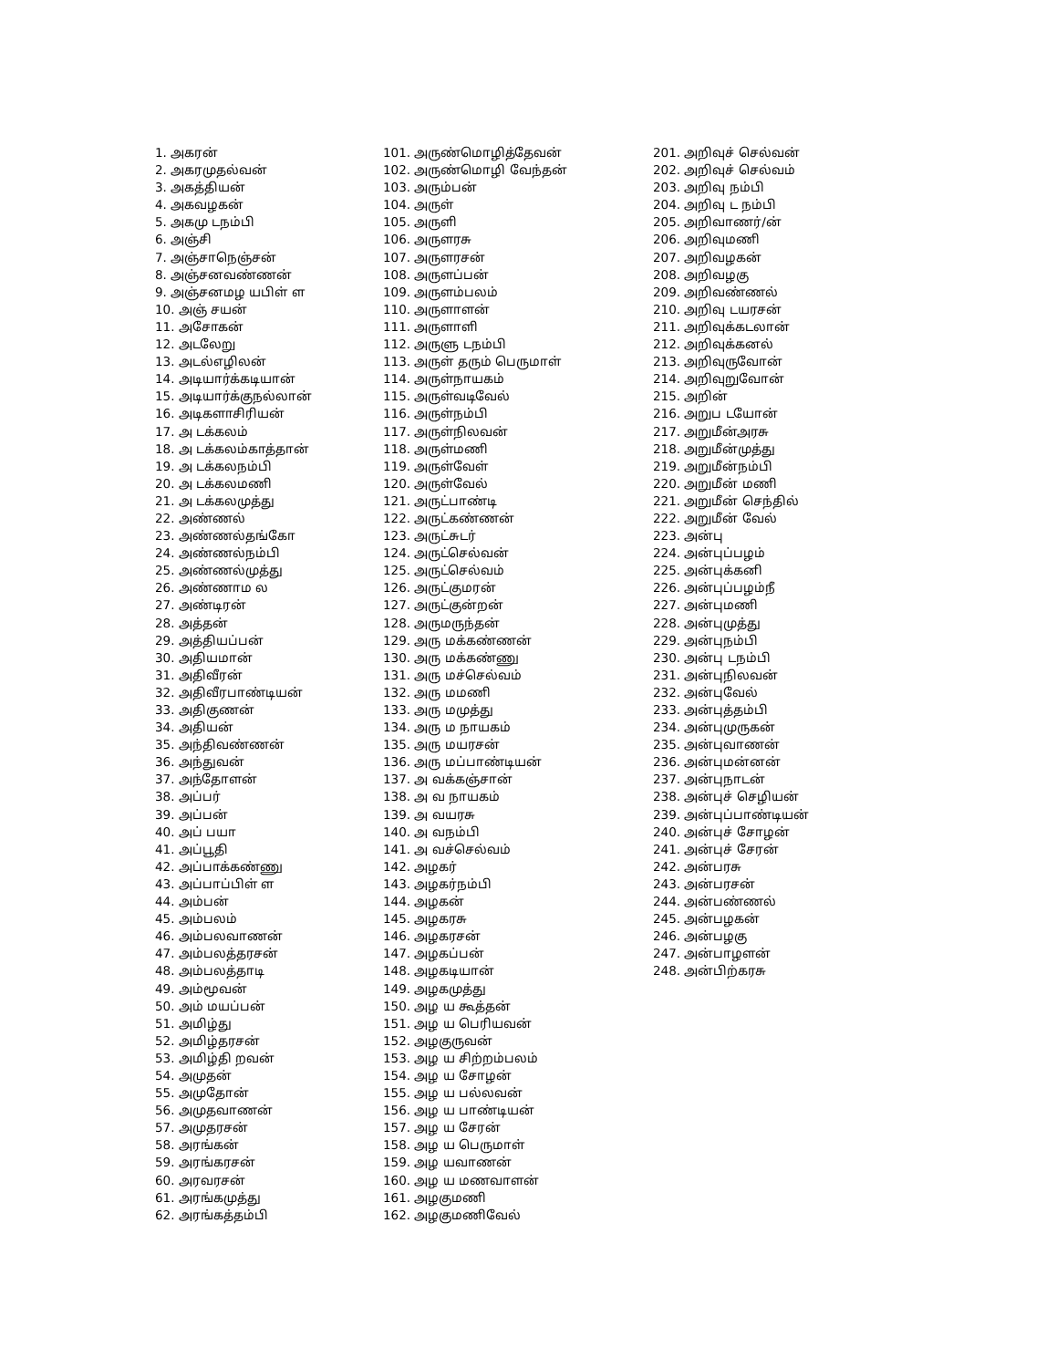1. அகரன்
2. அகரமுதல்வன்
3. அகத்தியன்
4. அகவழகன்
5. அகமு டநம்பி
6. அஞ்சி
7. அஞ்சாநெஞ்சன்
8. அஞ்சனவண்ணன்
9. அஞ்சனமழ யபிள் ள
10. அஞ் சயன்
11. அசோகன்
12. அடலேறு
13. அடல்எழிலன்
14. அடியார்க்கடியான்
15. அடியார்க்குநல்லான்
16. அடிகளாசிரியன்
17. அ டக்கலம்
18. அ டக்கலம்காத்தான்
19. அ டக்கலநம்பி
20. அ டக்கலமணி
21. அ டக்கலமுத்து
22. அண்ணல்
23. அண்ணல்தங்கோ
24. அண்ணல்நம்பி
25. அண்ணல்முத்து
26. அண்ணாம ல
27. அண்டிரன்
28. அத்தன்
29. அத்தியப்பன்
30. அதியமான்
31. அதிவீரன்
32. அதிவீரபாண்டியன்
33. அதிகுணன்
34. அதியன்
35. அந்திவண்ணன்
36. அந்துவன்
37. அந்தோளன்
38. அப்பர்
39. அப்பன்
40. அப் பயா
41. அப்பூதி
42. அப்பாக்கண்ணு
43. அப்பாப்பிள் ள
44. அம்பன்
45. அம்பலம்
46. அம்பலவாணன்
47. அம்பலத்தரசன்
48. அம்பலத்தாடி
49. அம்மூவன்
50. அம் மயப்பன்
51. அமிழ்து
52. அமிழ்தரசன்
53. அமிழ்தி றவன்
54. அமுதன்
55. அமுதோன்
56. அமுதவாணன்
57. அமுதரசன்
58. அரங்கன்
59. அரங்கரசன்
60. அரவரசன்
61. அரங்கமுத்து
62. அரங்கத்தம்பி
101. அருண்மொழித்தேவன்
102. அருண்மொழி வேந்தன்
103. அரும்பன்
104. அருள்
105. அருளி
106. அருளரசு
107. அருளரசன்
108. அருளப்பன்
109. அருளம்பலம்
110. அருளாளன்
111. அருளாளி
112. அருளு டநம்பி
113. அருள் தரும் பெருமாள்
114. அருள்நாயகம்
115. அருள்வடிவேல்
116. அருள்நம்பி
117. அருள்நிலவன்
118. அருள்மணி
119. அருள்வேள்
120. அருள்வேல்
121. அருட்பாண்டி
122. அருட்கண்ணன்
123. அருட்சுடர்
124. அருட்செல்வன்
125. அருட்செல்வம்
126. அருட்குமரன்
127. அருட்குன்றன்
128. அருமருந்தன்
129. அரு மக்கண்ணன்
130. அரு மக்கண்ணு
131. அரு மச்செல்வம்
132. அரு மமணி
133. அரு மமுத்து
134. அரு ம நாயகம்
135. அரு மயரசன்
136. அரு மப்பாண்டியன்
137. அ வக்கஞ்சான்
138. அ வ நாயகம்
139. அ வயரசு
140. அ வநம்பி
141. அ வச்செல்வம்
142. அழகர்
143. அழகர்நம்பி
144. அழகன்
145. அழகரசு
146. அழகரசன்
147. அழகப்பன்
148. அழகடியான்
149. அழகமுத்து
150. அழ ய கூத்தன்
151. அழ ய பெரியவன்
152. அழகுருவன்
153. அழ ய சிற்றம்பலம்
154. அழ ய சோழன்
155. அழ ய பல்லவன்
156. அழ ய பாண்டியன்
157. அழ ய சேரன்
158. அழ ய பெருமாள்
159. அழ யவாணன்
160. அழ ய மணவாளன்
161. அழகுமணி
162. அழகுமணிவேல்
201. அறிவுச் செல்வன்
202. அறிவுச் செல்வம்
203. அறிவு நம்பி
204. அறிவு ட நம்பி
205. அறிவாணர்/ன்
206. அறிவுமணி
207. அறிவழகன்
208. அறிவழகு
209. அறிவண்ணல்
210. அறிவு டயரசன்
211. அறிவுக்கடலான்
212. அறிவுக்கனல்
213. அறிவுருவோன்
214. அறிவுறுவோன்
215. அறின்
216. அறுப டயோன்
217. அறுமீன்அரசு
218. அறுமீன்முத்து
219. அறுமீன்நம்பி
220. அறுமீன் மணி
221. அறுமீன் செந்தில்
222. அறுமீன் வேல்
223. அன்பு
224. அன்புப்பழம்
225. அன்புக்கனி
226. அன்புப்பழம்நீ
227. அன்புமணி
228. அன்புமுத்து
229. அன்புநம்பி
230. அன்பு டநம்பி
231. அன்புநிலவன்
232. அன்புவேல்
233. அன்புத்தம்பி
234. அன்புமுருகன்
235. அன்புவாணன்
236. அன்புமன்னன்
237. அன்புநாடன்
238. அன்புச் செழியன்
239. அன்புப்பாண்டியன்
240. அன்புச் சோழன்
241. அன்புச் சேரன்
242. அன்பரசு
243. அன்பரசன்
244. அன்பண்ணல்
245. அன்பழகன்
246. அன்பழகு
247. அன்பாழளன்
248. அன்பிற்கரசு